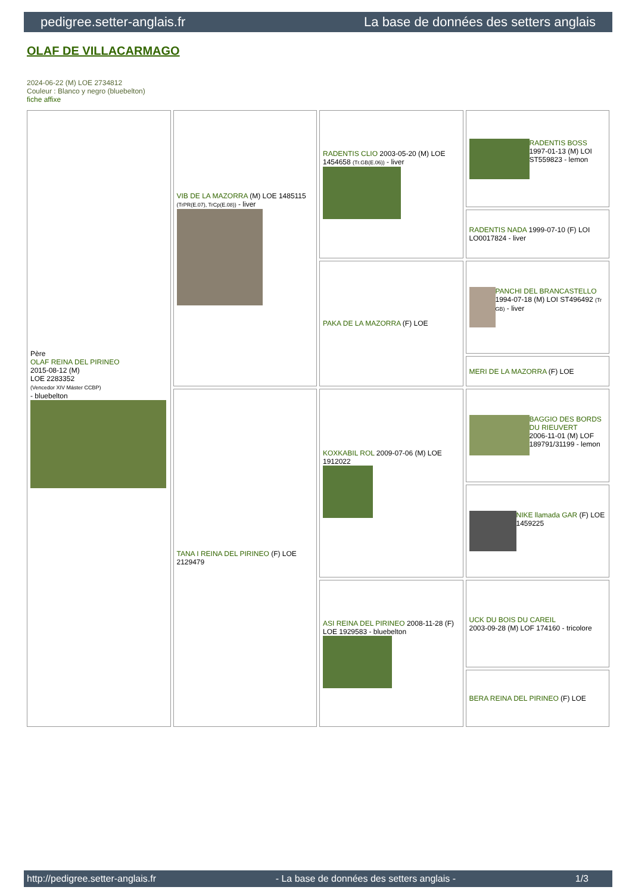pedigree.setter-anglais.fr La base de données des setters anglais
OLAF DE VILLACARMAGO
2024-06-22 (M) LOE 2734812
Couleur : Blanco y negro (bluebelton)
fiche affixe
| Père OLAF REINA DEL PIRINEO 2015-08-12 (M) LOE 2283352 (Vencedor XIV Máster CCBP) - bluebelton | VIB DE LA MAZORRA (M) LOE 1485115 (TrPR(E.07), TrCp(E.08)) - liver | RADENTIS CLIO 2003-05-20 (M) LOE 1454658 (Tr.GB(E.06)) - liver | RADENTIS BOSS 1997-01-13 (M) LOI ST559823 - lemon |
| | | | RADENTIS NADA 1999-07-10 (F) LOI LO0017824 - liver |
| | | PAKA DE LA MAZORRA (F) LOE | PANCHI DEL BRANCASTELLO 1994-07-18 (M) LOI ST496492 (Tr GB) - liver |
| | | | MERI DE LA MAZORRA (F) LOE |
| | TANA I REINA DEL PIRINEO (F) LOE 2129479 | KOXKABIL ROL 2009-07-06 (M) LOE 1912022 | BAGGIO DES BORDS DU RIEUVERT 2006-11-01 (M) LOF 189791/31199 - lemon |
| | | | NIKE llamada GAR (F) LOE 1459225 |
| | | ASI REINA DEL PIRINEO 2008-11-28 (F) LOE 1929583 - bluebelton | UCK DU BOIS DU CAREIL 2003-09-28 (M) LOF 174160 - tricolore |
| | | | BERA REINA DEL PIRINEO (F) LOE |
http://pedigree.setter-anglais.fr - La base de données des setters anglais - 1/3